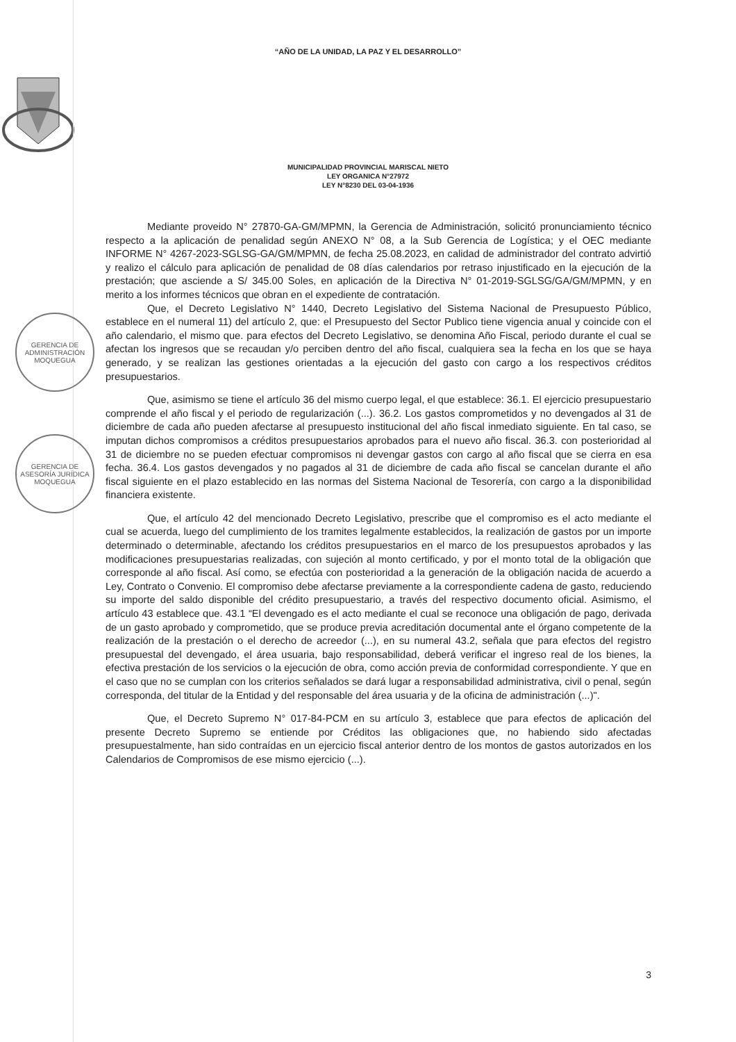“AÑO DE LA UNIDAD, LA PAZ Y EL DESARROLLO”
MUNICIPALIDAD PROVINCIAL MARISCAL NIETO
LEY ORGANICA N°27972
LEY N°8230 DEL 03-04-1936
GERENCIA DE ADMINISTRACIÓN
MOQUEGUA
GERENCIA DE ASESORÍA JURÍDICA
MOQUEGUA
Mediante proveido N° 27870-GA-GM/MPMN, la Gerencia de Administración, solicitó pronunciamiento técnico respecto a la aplicación de penalidad según ANEXO N° 08, a la Sub Gerencia de Logística; y el OEC mediante INFORME N° 4267-2023-SGLSG-GA/GM/MPMN, de fecha 25.08.2023, en calidad de administrador del contrato advirtió y realizo el cálculo para aplicación de penalidad de 08 días calendarios por retraso injustificado en la ejecución de la prestación; que asciende a S/ 345.00 Soles, en aplicación de la Directiva N° 01-2019-SGLSG/GA/GM/MPMN, y en merito a los informes técnicos que obran en el expediente de contratación.
Que, el Decreto Legislativo N° 1440, Decreto Legislativo del Sistema Nacional de Presupuesto Público, establece en el numeral 11) del artículo 2, que: el Presupuesto del Sector Publico tiene vigencia anual y coincide con el año calendario, el mismo que. para efectos del Decreto Legislativo, se denomina Año Fiscal, periodo durante el cual se afectan los ingresos que se recaudan y/o perciben dentro del año fiscal, cualquiera sea la fecha en los que se haya generado, y se realizan las gestiones orientadas a la ejecución del gasto con cargo a los respectivos créditos presupuestarios.
Que, asimismo se tiene el artículo 36 del mismo cuerpo legal, el que establece: 36.1. El ejercicio presupuestario comprende el año fiscal y el periodo de regularización (...). 36.2. Los gastos comprometidos y no devengados al 31 de diciembre de cada año pueden afectarse al presupuesto institucional del año fiscal inmediato siguiente. En tal caso, se imputan dichos compromisos a créditos presupuestarios aprobados para el nuevo año fiscal. 36.3. con posterioridad al 31 de diciembre no se pueden efectuar compromisos ni devengar gastos con cargo al año fiscal que se cierra en esa fecha. 36.4. Los gastos devengados y no pagados al 31 de diciembre de cada año fiscal se cancelan durante el año fiscal siguiente en el plazo establecido en las normas del Sistema Nacional de Tesorería, con cargo a la disponibilidad financiera existente.
Que, el artículo 42 del mencionado Decreto Legislativo, prescribe que el compromiso es el acto mediante el cual se acuerda, luego del cumplimiento de los tramites legalmente establecidos, la realización de gastos por un importe determinado o determinable, afectando los créditos presupuestarios en el marco de los presupuestos aprobados y las modificaciones presupuestarias realizadas, con sujeción al monto certificado, y por el monto total de la obligación que corresponde al año fiscal. Así como, se efectúa con posterioridad a la generación de la obligación nacida de acuerdo a Ley, Contrato o Convenio. El compromiso debe afectarse previamente a la correspondiente cadena de gasto, reduciendo su importe del saldo disponible del crédito presupuestario, a través del respectivo documento oficial. Asimismo, el artículo 43 establece que. 43.1 “El devengado es el acto mediante el cual se reconoce una obligación de pago, derivada de un gasto aprobado y comprometido, que se produce previa acreditación documental ante el órgano competente de la realización de la prestación o el derecho de acreedor (...), en su numeral 43.2, señala que para efectos del registro presupuestal del devengado, el área usuaria, bajo responsabilidad, deberá verificar el ingreso real de los bienes, la efectiva prestación de los servicios o la ejecución de obra, como acción previa de conformidad correspondiente. Y que en el caso que no se cumplan con los criterios señalados se dará lugar a responsabilidad administrativa, civil o penal, según corresponda, del titular de la Entidad y del responsable del área usuaria y de la oficina de administración (...)".
Que, el Decreto Supremo N° 017-84-PCM en su artículo 3, establece que para efectos de aplicación del presente Decreto Supremo se entiende por Créditos las obligaciones que, no habiendo sido afectadas presupuestalmente, han sido contraídas en un ejercicio fiscal anterior dentro de los montos de gastos autorizados en los Calendarios de Compromisos de ese mismo ejercicio (...).
3